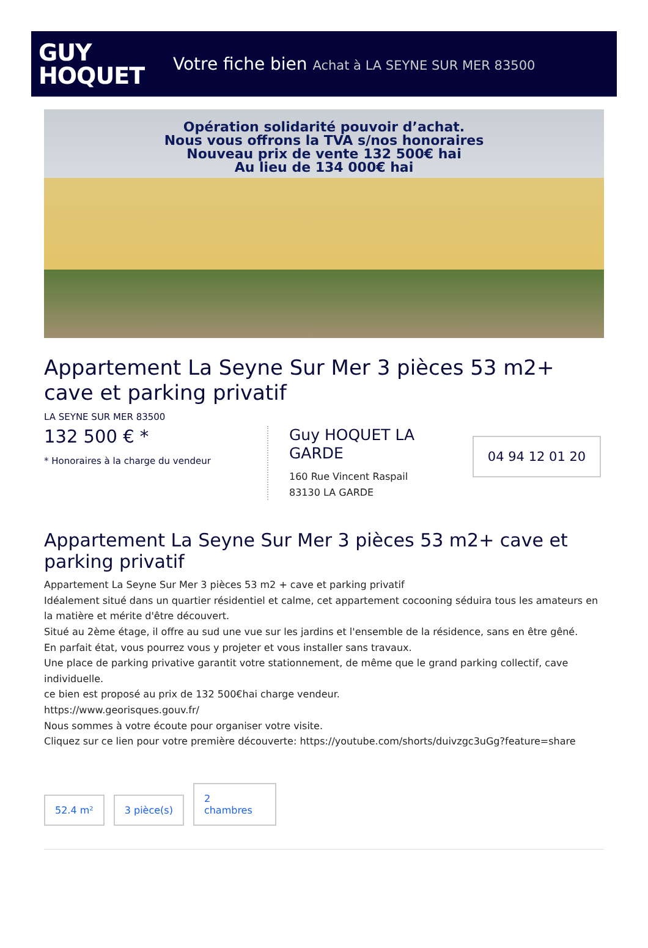GUY
HOQUET
Votre fiche bien Achat à LA SEYNE SUR MER 83500
Opération solidarité pouvoir d’achat.
Nous vous offrons la TVA s/nos honoraires
Nouveau prix de vente 132 500€ hai
Au lieu de 134 000€ hai
Appartement La Seyne Sur Mer 3 pièces 53 m2+ cave et parking privatif
LA SEYNE SUR MER 83500
132 500 € *
* Honoraires à la charge du vendeur
Guy HOQUET LA GARDE
160 Rue Vincent Raspail
83130 LA GARDE
04 94 12 01 20
Appartement La Seyne Sur Mer 3 pièces 53 m2+ cave et parking privatif
Appartement La Seyne Sur Mer 3 pièces 53 m2 + cave et parking privatif
Idéalement situé dans un quartier résidentiel et calme, cet appartement cocooning séduira tous les amateurs en la matière et mérite d'être découvert.
Situé au 2ème étage, il offre au sud une vue sur les jardins et l'ensemble de la résidence, sans en être gêné.
En parfait état, vous pourrez vous y projeter et vous installer sans travaux.
Une place de parking privative garantit votre stationnement, de même que le grand parking collectif, cave individuelle.
ce bien est proposé au prix de 132 500€hai charge vendeur.
https://www.georisques.gouv.fr/
Nous sommes à votre écoute pour organiser votre visite.
Cliquez sur ce lien pour votre première découverte: https://youtube.com/shorts/duivzgc3uGg?feature=share
52.4 m²
3 pièce(s)
2
chambres